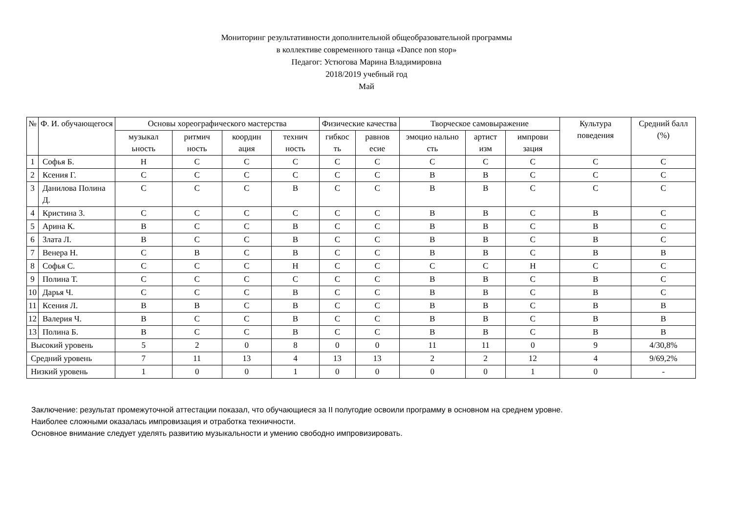Мониторинг результативности дополнительной общеобразовательной программы
в коллективе современного танца «Dance non stop»
Педагог: Устюгова Марина Владимировна
2018/2019 учебный год
Май
| № | Ф. И. обучающегося | Основы хореографического мастерства | | | | Физические качества | | Творческое самовыражение | | | Культура поведения | Средний балл (%) |
| --- | --- | --- | --- | --- | --- | --- | --- | --- | --- | --- | --- | --- |
| | | музыкал ьность | ритмич ность | координ ация | технич ность | гибкос ть | равнов есие | эмоцио нально сть | артист изм | импрови зация | | |
| 1 | Софья Б. | Н | С | С | С | С | С | С | С | С | С | С |
| 2 | Ксения Г. | С | С | С | С | С | С | В | В | С | С | С |
| 3 | Данилова Полина Д. | С | С | С | В | С | С | В | В | С | С | С |
| 4 | Кристина З. | С | С | С | С | С | С | В | В | С | В | С |
| 5 | Арина К. | В | С | С | В | С | С | В | В | С | В | С |
| 6 | Злата Л. | В | С | С | В | С | С | В | В | С | В | С |
| 7 | Венера Н. | С | В | С | В | С | С | В | В | С | В | В |
| 8 | Софья С. | С | С | С | Н | С | С | С | С | Н | С | С |
| 9 | Полина Т. | С | С | С | С | С | С | В | В | С | В | С |
| 10 | Дарья Ч. | С | С | С | В | С | С | В | В | С | В | С |
| 11 | Ксения Л. | В | В | С | В | С | С | В | В | С | В | В |
| 12 | Валерия Ч. | В | С | С | В | С | С | В | В | С | В | В |
| 13 | Полина Б. | В | С | С | В | С | С | В | В | С | В | В |
| Высокий уровень | | 5 | 2 | 0 | 8 | 0 | 0 | 11 | 11 | 0 | 9 | 4/30,8% |
| Средний уровень | | 7 | 11 | 13 | 4 | 13 | 13 | 2 | 2 | 12 | 4 | 9/69,2% |
| Низкий уровень | | 1 | 0 | 0 | 1 | 0 | 0 | 0 | 0 | 1 | 0 | - |
Заключение: результат промежуточной аттестации показал, что обучающиеся за II полугодие освоили программу в основном на среднем уровне.
Наиболее сложными оказалась импровизация и отработка техничности.
Основное внимание следует уделять развитию музыкальности и умению свободно импровизировать.